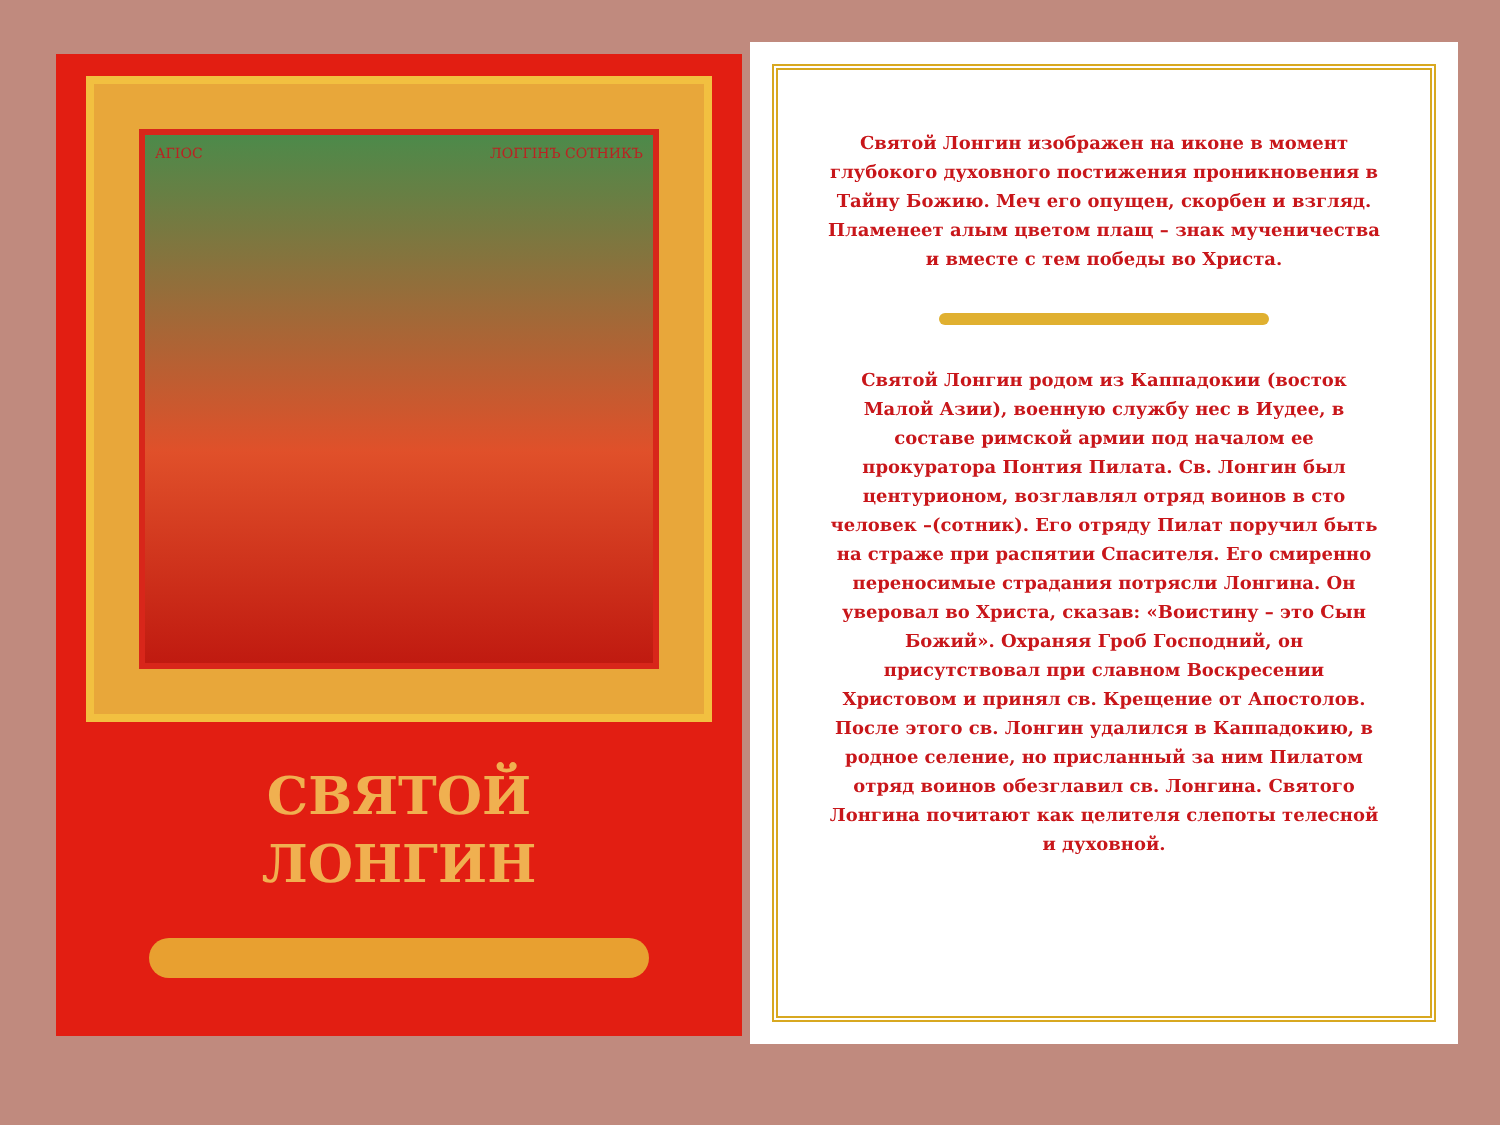АГІОС ЛОГГІНЪ СОТНИКЪ
СВЯТОЙ
ЛОНГИН
Святой Лонгин изображен на иконе в момент глубокого духовного постижения проникновения в Тайну Божию. Меч его опущен, скорбен и взгляд. Пламенеет алым цветом плащ – знак мученичества и вместе с тем победы во Христа.
Святой Лонгин родом из Каппадокии (восток Малой Азии), военную службу нес в Иудее, в составе римской армии под началом ее прокуратора Понтия Пилата. Св. Лонгин был центурионом, возглавлял отряд воинов в сто человек –(сотник). Его отряду Пилат поручил быть на страже при распятии Спасителя. Его смиренно переносимые страдания потрясли Лонгина. Он уверовал во Христа, сказав: «Воистину – это Сын Божий». Охраняя Гроб Господний, он присутствовал при славном Воскресении Христовом и принял св. Крещение от Апостолов. После этого св. Лонгин удалился в Каппадокию, в родное селение, но присланный за ним Пилатом отряд воинов обезглавил св. Лонгина. Святого Лонгина почитают как целителя слепоты телесной и духовной.